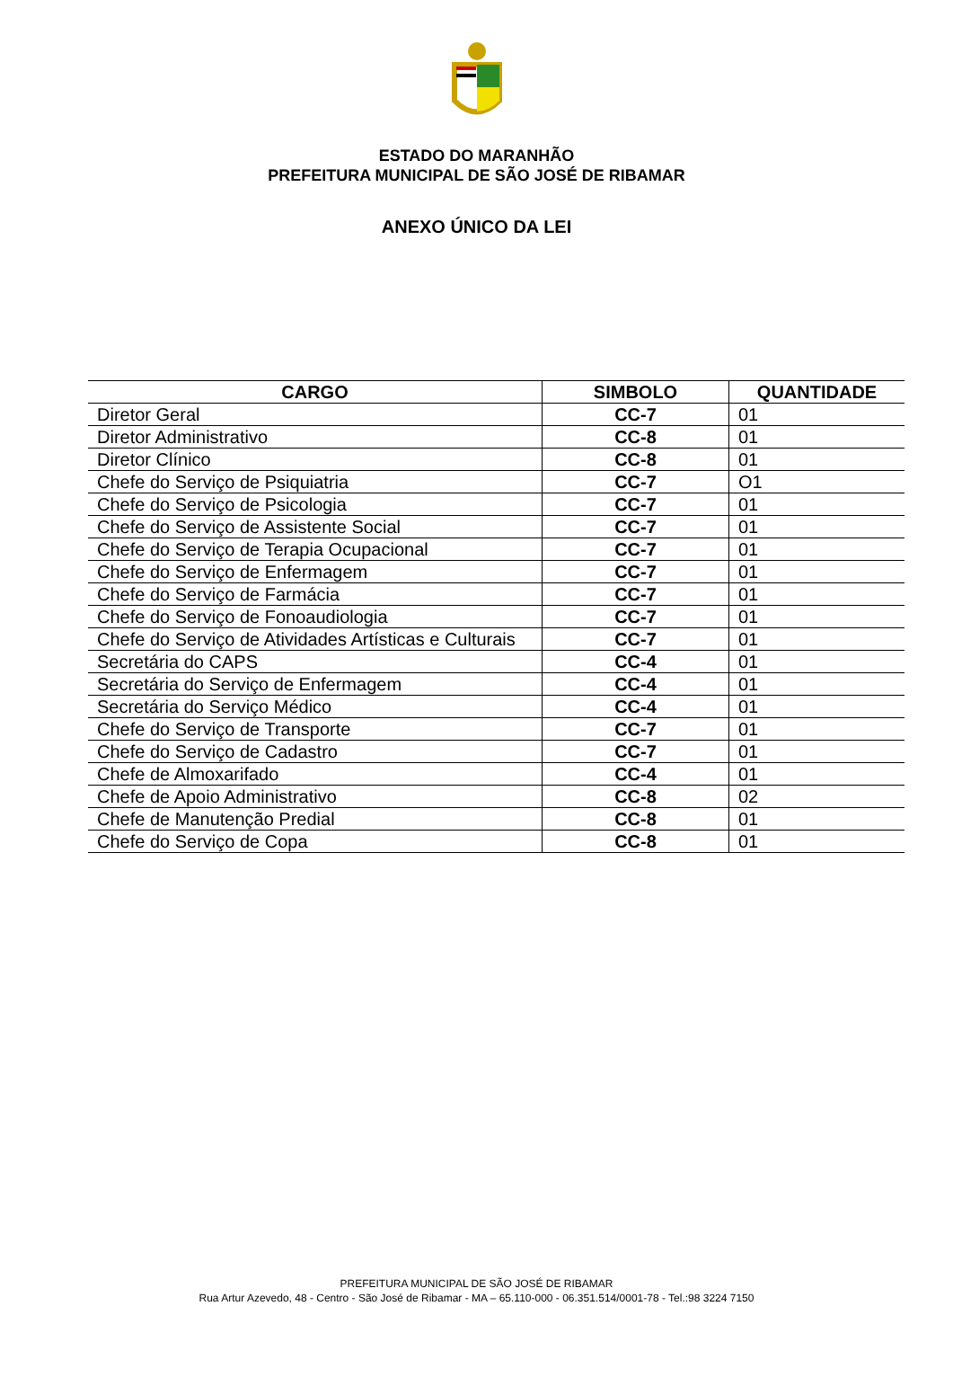ESTADO DO MARANHÃO
PREFEITURA MUNICIPAL DE SÃO JOSÉ DE RIBAMAR
ANEXO ÚNICO DA LEI
| CARGO | SIMBOLO | QUANTIDADE |
| --- | --- | --- |
| Diretor Geral | CC-7 | 01 |
| Diretor Administrativo | CC-8 | 01 |
| Diretor Clínico | CC-8 | 01 |
| Chefe do Serviço de Psiquiatria | CC-7 | O1 |
| Chefe do Serviço de Psicologia | CC-7 | 01 |
| Chefe do Serviço de Assistente Social | CC-7 | 01 |
| Chefe do Serviço de Terapia Ocupacional | CC-7 | 01 |
| Chefe do Serviço de Enfermagem | CC-7 | 01 |
| Chefe do Serviço de Farmácia | CC-7 | 01 |
| Chefe do Serviço de Fonoaudiologia | CC-7 | 01 |
| Chefe do Serviço de Atividades Artísticas e Culturais | CC-7 | 01 |
| Secretária do CAPS | CC-4 | 01 |
| Secretária do Serviço de Enfermagem | CC-4 | 01 |
| Secretária do Serviço Médico | CC-4 | 01 |
| Chefe do Serviço de Transporte | CC-7 | 01 |
| Chefe do Serviço de Cadastro | CC-7 | 01 |
| Chefe de Almoxarifado | CC-4 | 01 |
| Chefe de Apoio Administrativo | CC-8 | 02 |
| Chefe de Manutenção Predial | CC-8 | 01 |
| Chefe do Serviço de Copa | CC-8 | 01 |
PREFEITURA MUNICIPAL DE SÃO JOSÉ DE RIBAMAR
Rua Artur Azevedo, 48 - Centro - São José de Ribamar - MA – 65.110-000 - 06.351.514/0001-78 - Tel.:98 3224 7150